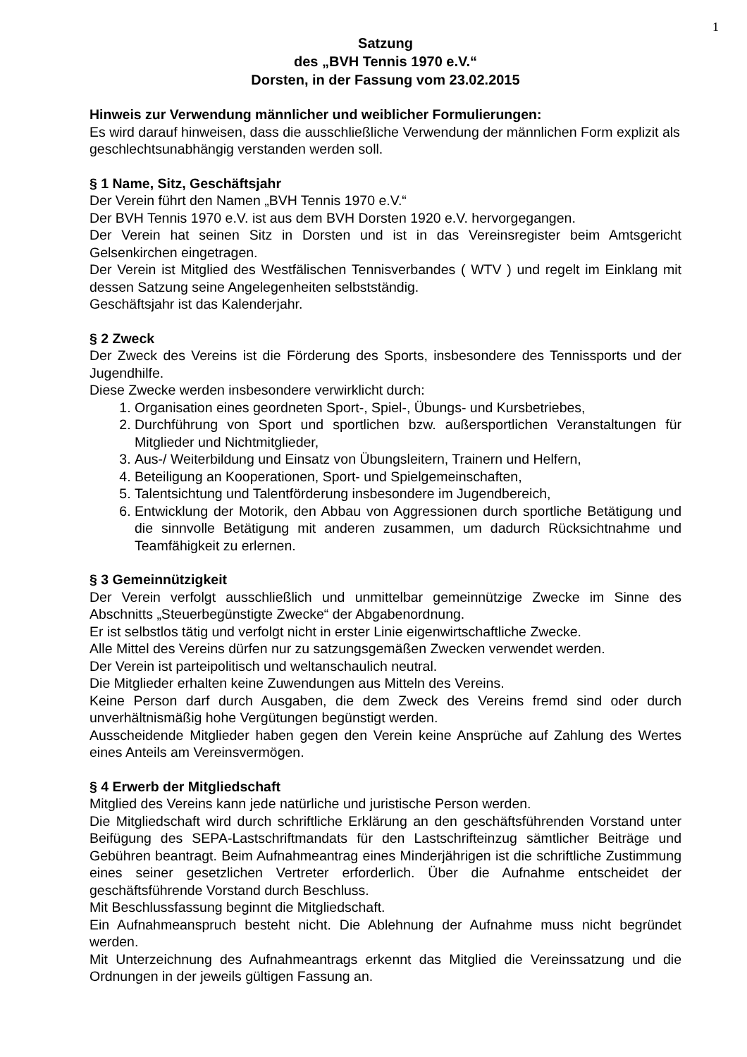1
Satzung
des „BVH Tennis 1970 e.V.“
Dorsten, in der Fassung vom 23.02.2015
Hinweis zur Verwendung männlicher und weiblicher Formulierungen:
Es wird darauf hinweisen, dass die ausschließliche Verwendung der männlichen Form explizit als geschlechtsunabhängig verstanden werden soll.
§ 1 Name, Sitz, Geschäftsjahr
Der Verein führt den Namen „BVH Tennis 1970 e.V.“
Der BVH Tennis 1970 e.V. ist aus dem BVH Dorsten 1920 e.V. hervorgegangen.
Der Verein hat seinen Sitz in Dorsten und ist in das Vereinsregister beim Amtsgericht Gelsenkirchen eingetragen.
Der Verein ist Mitglied des Westfälischen Tennisverbandes ( WTV ) und regelt im Einklang mit dessen Satzung seine Angelegenheiten selbstständig.
Geschäftsjahr ist das Kalenderjahr.
§ 2 Zweck
Der Zweck des Vereins ist die Förderung des Sports, insbesondere des Tennissports und der Jugendhilfe.
Diese Zwecke werden insbesondere verwirklicht durch:
1. Organisation eines geordneten Sport-, Spiel-, Übungs- und Kursbetriebes,
2. Durchführung von Sport und sportlichen bzw. außersportlichen Veranstaltungen für Mitglieder und Nichtmitglieder,
3. Aus-/ Weiterbildung und Einsatz von Übungsleitern, Trainern und Helfern,
4. Beteiligung an Kooperationen, Sport- und Spielgemeinschaften,
5. Talentsichtung und Talentförderung insbesondere im Jugendbereich,
6. Entwicklung der Motorik, den Abbau von Aggressionen durch sportliche Betätigung und die sinnvolle Betätigung mit anderen zusammen, um dadurch Rücksichtnahme und Teamfähigkeit zu erlernen.
§ 3 Gemeinnützigkeit
Der Verein verfolgt ausschließlich und unmittelbar gemeinnützige Zwecke im Sinne des Abschnitts „Steuerbegünstigte Zwecke“ der Abgabenordnung.
Er ist selbstlos tätig und verfolgt nicht in erster Linie eigenwirtschaftliche Zwecke.
Alle Mittel des Vereins dürfen nur zu satzungsgemäßen Zwecken verwendet werden.
Der Verein ist parteipolitisch und weltanschaulich neutral.
Die Mitglieder erhalten keine Zuwendungen aus Mitteln des Vereins.
Keine Person darf durch Ausgaben, die dem Zweck des Vereins fremd sind oder durch unverhältnismäßig hohe Vergütungen begünstigt werden.
Ausscheidende Mitglieder haben gegen den Verein keine Ansprüche auf Zahlung des Wertes eines Anteils am Vereinsvermögen.
§ 4 Erwerb der Mitgliedschaft
Mitglied des Vereins kann jede natürliche und juristische Person werden.
Die Mitgliedschaft wird durch schriftliche Erklärung an den geschäftsführenden Vorstand unter Beifügung des SEPA-Lastschriftmandats für den Lastschrifteinzug sämtlicher Beiträge und Gebühren beantragt. Beim Aufnahmeantrag eines Minderjährigen ist die schriftliche Zustimmung eines seiner gesetzlichen Vertreter erforderlich. Über die Aufnahme entscheidet der geschäftsführende Vorstand durch Beschluss.
Mit Beschlussfassung beginnt die Mitgliedschaft.
Ein Aufnahmeanspruch besteht nicht. Die Ablehnung der Aufnahme muss nicht begründet werden.
Mit Unterzeichnung des Aufnahmeantrags erkennt das Mitglied die Vereinssatzung und die Ordnungen in der jeweils gültigen Fassung an.